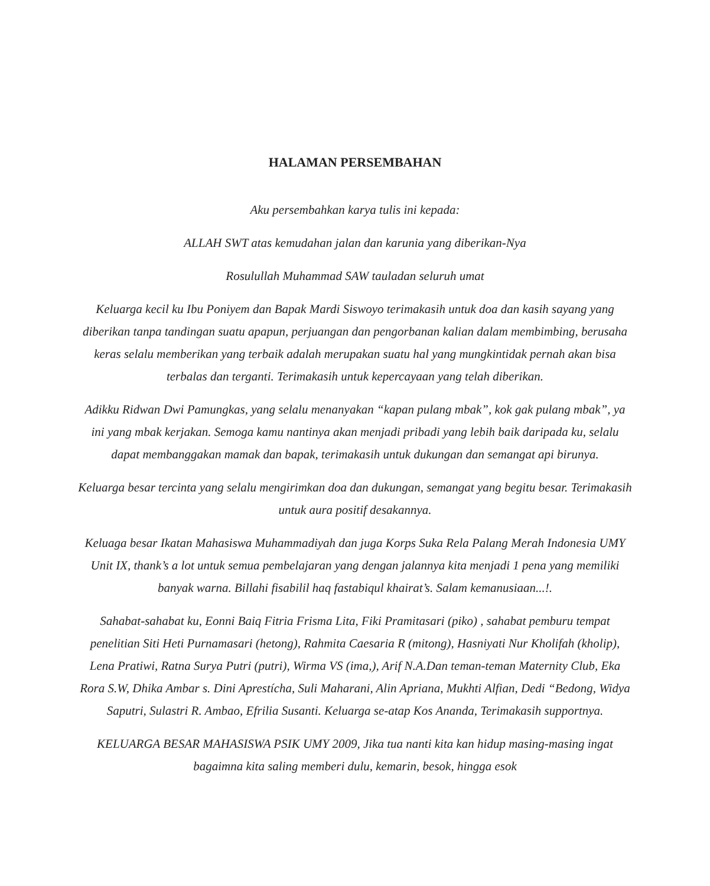HALAMAN PERSEMBAHAN
Aku persembahkan karya tulis ini kepada:
ALLAH SWT atas kemudahan jalan dan karunia yang diberikan-Nya
Rosulullah Muhammad SAW tauladan seluruh umat
Keluarga kecil ku Ibu Poniyem dan Bapak Mardi Siswoyo terimakasih untuk doa dan kasih sayang yang diberikan tanpa tandingan suatu apapun, perjuangan dan pengorbanan kalian dalam membimbing, berusaha keras selalu memberikan yang terbaik adalah merupakan suatu hal yang mungkintidak pernah akan bisa terbalas dan terganti. Terimakasih untuk kepercayaan yang telah diberikan.
Adikku Ridwan Dwi Pamungkas, yang selalu menanyakan “kapan pulang mbak”, kok gak pulang mbak”, ya ini yang mbak kerjakan. Semoga kamu nantinya akan menjadi pribadi yang lebih baik daripada ku, selalu dapat membanggakan mamak dan bapak, terimakasih untuk dukungan dan semangat api birunya.
Keluarga besar tercinta yang selalu mengirimkan doa dan dukungan, semangat yang begitu besar. Terimakasih untuk aura positif desakannya.
Keluaga besar Ikatan Mahasiswa Muhammadiyah dan juga Korps Suka Rela Palang Merah Indonesia UMY Unit IX, thank’s a lot untuk semua pembelajaran yang dengan jalannya kita menjadi 1 pena yang memiliki banyak warna. Billahi fisabilil haq fastabiqul khairat’s. Salam kemanusiaan...!.
Sahabat-sahabat ku, Eonni Baiq Fitria Frisma Lita, Fiki Pramitasari (piko) , sahabat pemburu tempat penelitian Siti Heti Purnamasari (hetong), Rahmita Caesaria R (mitong), Hasniyati Nur Kholifah (kholip), Lena Pratiwi, Ratna Surya Putri (putri), Wirma VS (ima,), Arif N.A.Dan teman-teman Maternity Club, Eka Rora S.W, Dhika Ambar s. Dini Aprestícha, Suli Maharani, Alin Apriana, Mukhti Alfian, Dedi “Bedong, Widya Saputri, Sulastri R. Ambao, Efrilia Susanti. Keluarga se-atap Kos Ananda, Terimakasih supportnya.
KELUARGA BESAR MAHASISWA PSIK UMY 2009, Jika tua nanti kita kan hidup masing-masing ingat bagaimna kita saling memberi dulu, kemarin, besok, hingga esok